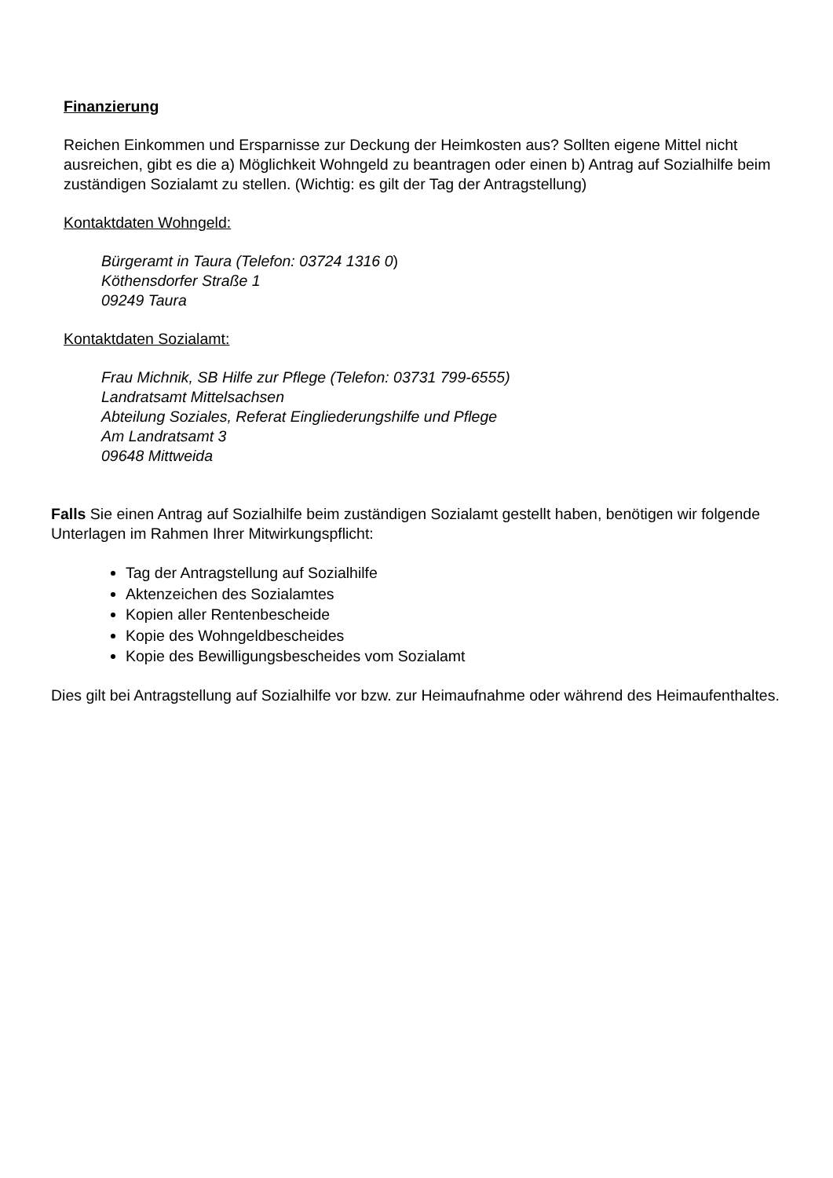Finanzierung
Reichen Einkommen und Ersparnisse zur Deckung der Heimkosten aus? Sollten eigene Mittel nicht ausreichen, gibt es die a) Möglichkeit Wohngeld zu beantragen oder einen b) Antrag auf Sozialhilfe beim zuständigen Sozialamt zu stellen. (Wichtig: es gilt der Tag der Antragstellung)
Kontaktdaten Wohngeld:
Bürgeramt in Taura (Telefon: 03724 1316 0)
Köthensdorfer Straße 1
09249 Taura
Kontaktdaten Sozialamt:
Frau Michnik, SB Hilfe zur Pflege (Telefon: 03731 799-6555)
Landratsamt Mittelsachsen
Abteilung Soziales, Referat Eingliederungshilfe und Pflege
Am Landratsamt 3
09648 Mittweida
Falls Sie einen Antrag auf Sozialhilfe beim zuständigen Sozialamt gestellt haben, benötigen wir folgende Unterlagen im Rahmen Ihrer Mitwirkungspflicht:
Tag der Antragstellung auf Sozialhilfe
Aktenzeichen des Sozialamtes
Kopien aller Rentenbescheide
Kopie des Wohngeldbescheides
Kopie des Bewilligungsbescheides vom Sozialamt
Dies gilt bei Antragstellung auf Sozialhilfe vor bzw. zur Heimaufnahme oder während des Heimaufenthaltes.